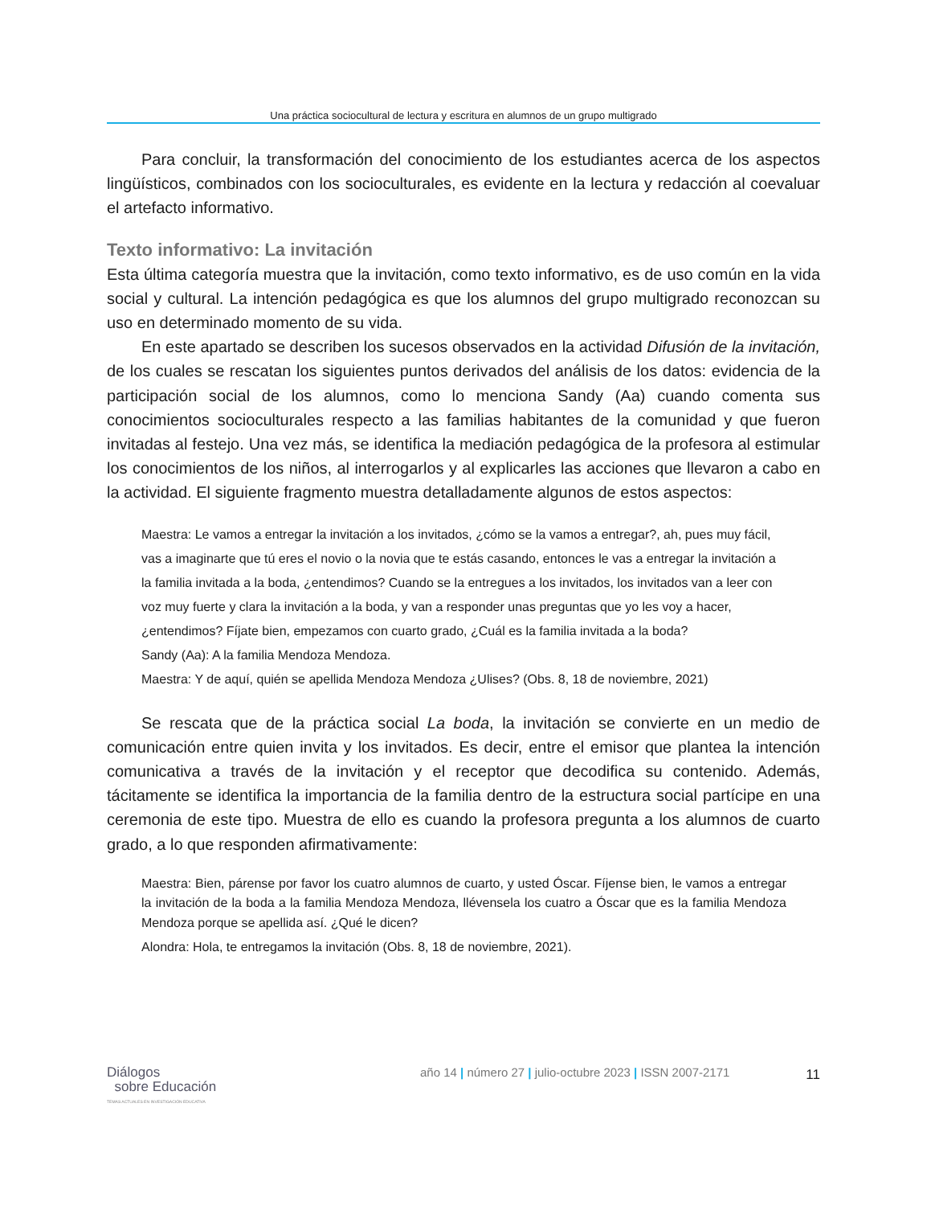Una práctica sociocultural de lectura y escritura en alumnos de un grupo multigrado
Para concluir, la transformación del conocimiento de los estudiantes acerca de los aspectos lingüísticos, combinados con los socioculturales, es evidente en la lectura y redacción al coevaluar el artefacto informativo.
Texto informativo: La invitación
Esta última categoría muestra que la invitación, como texto informativo, es de uso común en la vida social y cultural. La intención pedagógica es que los alumnos del grupo multigrado reconozcan su uso en determinado momento de su vida.
En este apartado se describen los sucesos observados en la actividad Difusión de la invitación, de los cuales se rescatan los siguientes puntos derivados del análisis de los datos: evidencia de la participación social de los alumnos, como lo menciona Sandy (Aa) cuando comenta sus conocimientos socioculturales respecto a las familias habitantes de la comunidad y que fueron invitadas al festejo. Una vez más, se identifica la mediación pedagógica de la profesora al estimular los conocimientos de los niños, al interrogarlos y al explicarles las acciones que llevaron a cabo en la actividad. El siguiente fragmento muestra detalladamente algunos de estos aspectos:
Maestra: Le vamos a entregar la invitación a los invitados, ¿cómo se la vamos a entregar?, ah, pues muy fácil, vas a imaginarte que tú eres el novio o la novia que te estás casando, entonces le vas a entregar la invitación a la familia invitada a la boda, ¿entendimos? Cuando se la entregues a los invitados, los invitados van a leer con voz muy fuerte y clara la invitación a la boda, y van a responder unas preguntas que yo les voy a hacer, ¿entendimos? Fíjate bien, empezamos con cuarto grado, ¿Cuál es la familia invitada a la boda?
Sandy (Aa): A la familia Mendoza Mendoza.
Maestra: Y de aquí, quién se apellida Mendoza Mendoza ¿Ulises? (Obs. 8, 18 de noviembre, 2021)
Se rescata que de la práctica social La boda, la invitación se convierte en un medio de comunicación entre quien invita y los invitados. Es decir, entre el emisor que plantea la intención comunicativa a través de la invitación y el receptor que decodifica su contenido. Además, tácitamente se identifica la importancia de la familia dentro de la estructura social partícipe en una ceremonia de este tipo. Muestra de ello es cuando la profesora pregunta a los alumnos de cuarto grado, a lo que responden afirmativamente:
Maestra: Bien, párense por favor los cuatro alumnos de cuarto, y usted Óscar. Fíjense bien, le vamos a entregar la invitación de la boda a la familia Mendoza Mendoza, llévensela los cuatro a Óscar que es la familia Mendoza Mendoza porque se apellida así. ¿Qué le dicen?
Alondra: Hola, te entregamos la invitación (Obs. 8, 18 de noviembre, 2021).
Diálogos
sobre Educación
TEMAS ACTUALES EN INVESTIGACIÓN EDUCATIVA
año 14 | número 27 | julio-octubre 2023 | ISSN 2007-2171
11